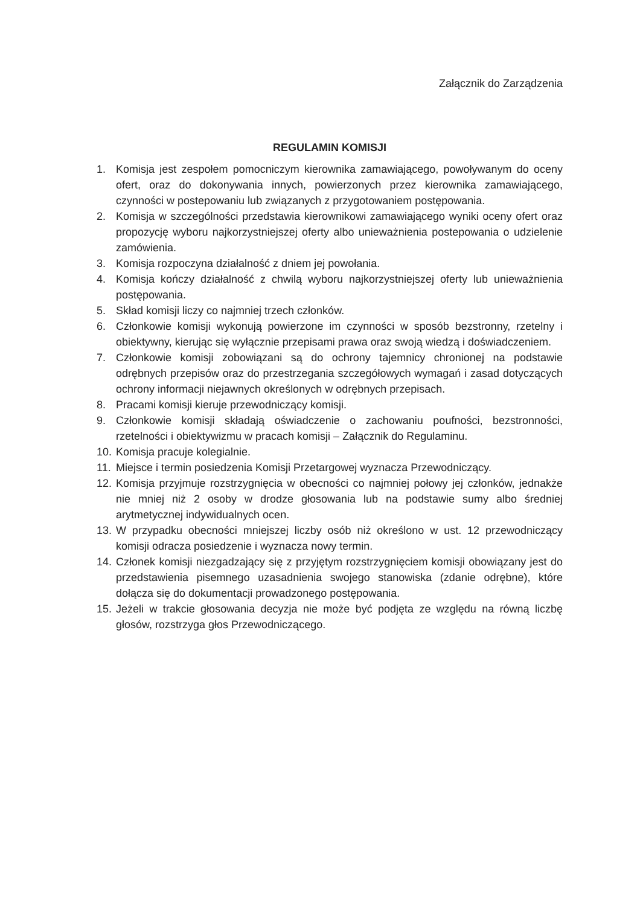Załącznik do Zarządzenia
REGULAMIN KOMISJI
1. Komisja jest zespołem pomocniczym kierownika zamawiającego, powoływanym do oceny ofert, oraz do dokonywania innych, powierzonych przez kierownika zamawiającego, czynności w postepowaniu lub związanych z przygotowaniem postępowania.
2. Komisja w szczególności przedstawia kierownikowi zamawiającego wyniki oceny ofert oraz propozycję wyboru najkorzystniejszej oferty albo unieważnienia postepowania o udzielenie zamówienia.
3. Komisja rozpoczyna działalność z dniem jej powołania.
4. Komisja kończy działalność z chwilą wyboru najkorzystniejszej oferty lub unieważnienia postępowania.
5. Skład komisji liczy co najmniej trzech członków.
6. Członkowie komisji wykonują powierzone im czynności w sposób bezstronny, rzetelny i obiektywny, kierując się wyłącznie przepisami prawa oraz swoją wiedzą i doświadczeniem.
7. Członkowie komisji zobowiązani są do ochrony tajemnicy chronionej na podstawie odrębnych przepisów oraz do przestrzegania szczegółowych wymagań i zasad dotyczących ochrony informacji niejawnych określonych w odrębnych przepisach.
8. Pracami komisji kieruje przewodniczący komisji.
9. Członkowie komisji składają oświadczenie o zachowaniu poufności, bezstronności, rzetelności i obiektywizmu w pracach komisji – Załącznik do Regulaminu.
10. Komisja pracuje kolegialnie.
11. Miejsce i termin posiedzenia Komisji Przetargowej wyznacza Przewodniczący.
12. Komisja przyjmuje rozstrzygnięcia w obecności co najmniej połowy jej członków, jednakże nie mniej niż 2 osoby w drodze głosowania lub na podstawie sumy albo średniej arytmetycznej indywidualnych ocen.
13. W przypadku obecności mniejszej liczby osób niż określono w ust. 12 przewodniczący komisji odracza posiedzenie i wyznacza nowy termin.
14. Członek komisji niezgadzający się z przyjętym rozstrzygnięciem komisji obowiązany jest do przedstawienia pisemnego uzasadnienia swojego stanowiska (zdanie odrębne), które dołącza się do dokumentacji prowadzonego postępowania.
15. Jeżeli w trakcie głosowania decyzja nie może być podjęta ze względu na równą liczbę głosów, rozstrzyga głos Przewodniczącego.